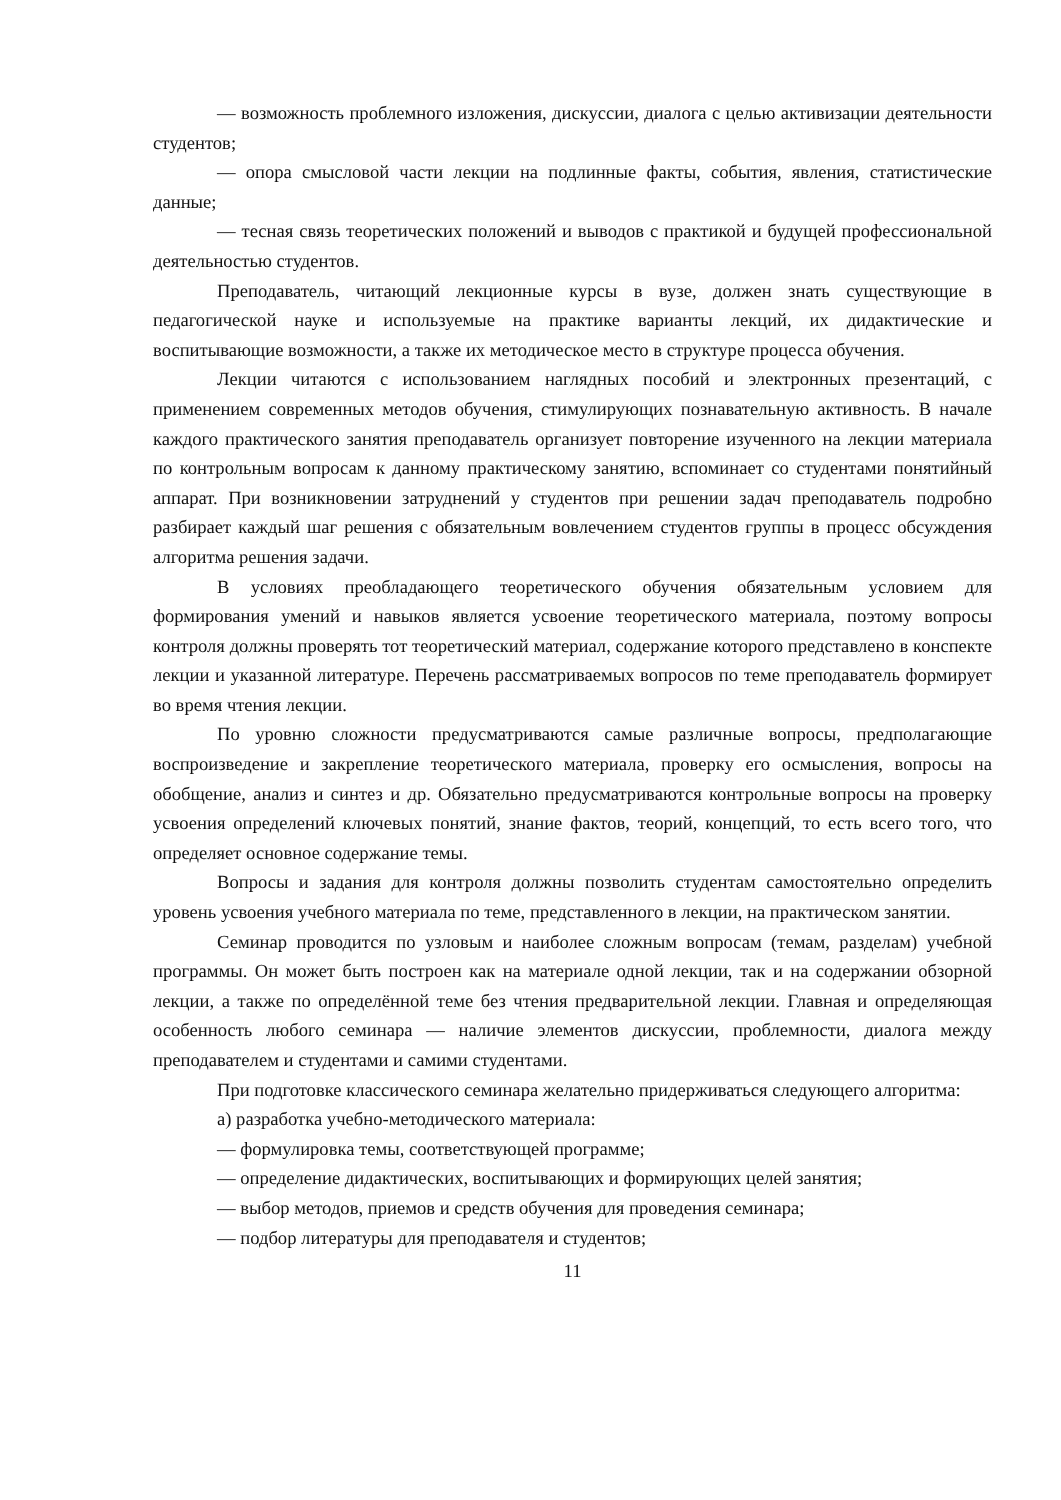— возможность проблемного изложения, дискуссии, диалога с целью активизации деятельности студентов;
— опора смысловой части лекции на подлинные факты, события, явления, статистические данные;
— тесная связь теоретических положений и выводов с практикой и будущей профессиональной деятельностью студентов.
Преподаватель, читающий лекционные курсы в вузе, должен знать существующие в педагогической науке и используемые на практике варианты лекций, их дидактические и воспитывающие возможности, а также их методическое место в структуре процесса обучения.
Лекции читаются с использованием наглядных пособий и электронных презентаций, с применением современных методов обучения, стимулирующих познавательную активность. В начале каждого практического занятия преподаватель организует повторение изученного на лекции материала по контрольным вопросам к данному практическому занятию, вспоминает со студентами понятийный аппарат. При возникновении затруднений у студентов при решении задач преподаватель подробно разбирает каждый шаг решения с обязательным вовлечением студентов группы в процесс обсуждения алгоритма решения задачи.
В условиях преобладающего теоретического обучения обязательным условием для формирования умений и навыков является усвоение теоретического материала, поэтому вопросы контроля должны проверять тот теоретический материал, содержание которого представлено в конспекте лекции и указанной литературе. Перечень рассматриваемых вопросов по теме преподаватель формирует во время чтения лекции.
По уровню сложности предусматриваются самые различные вопросы, предполагающие воспроизведение и закрепление теоретического материала, проверку его осмысления, вопросы на обобщение, анализ и синтез и др. Обязательно предусматриваются контрольные вопросы на проверку усвоения определений ключевых понятий, знание фактов, теорий, концепций, то есть всего того, что определяет основное содержание темы.
Вопросы и задания для контроля должны позволить студентам самостоятельно определить уровень усвоения учебного материала по теме, представленного в лекции, на практическом занятии.
Семинар проводится по узловым и наиболее сложным вопросам (темам, разделам) учебной программы. Он может быть построен как на материале одной лекции, так и на содержании обзорной лекции, а также по определённой теме без чтения предварительной лекции. Главная и определяющая особенность любого семинара — наличие элементов дискуссии, проблемности, диалога между преподавателем и студентами и самими студентами.
При подготовке классического семинара желательно придерживаться следующего алгоритма:
а) разработка учебно-методического материала:
— формулировка темы, соответствующей программе;
— определение дидактических, воспитывающих и формирующих целей занятия;
— выбор методов, приемов и средств обучения для проведения семинара;
— подбор литературы для преподавателя и студентов;
11